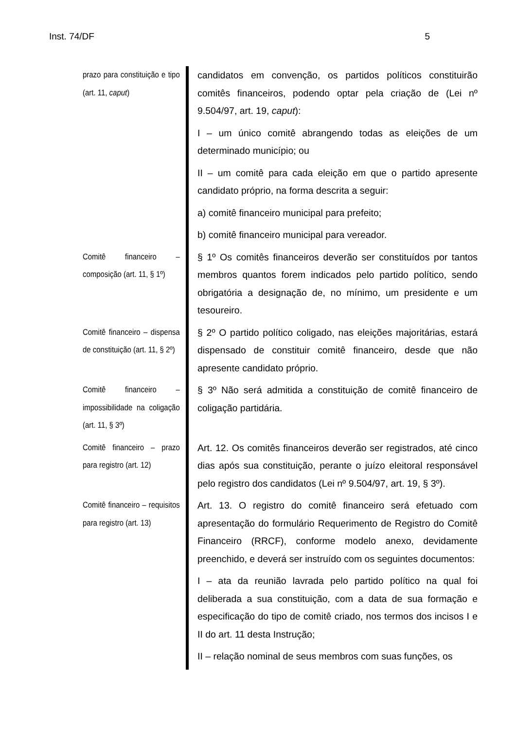Inst. 74/DF 5
prazo para constituição e tipo (art. 11, caput)
candidatos em convenção, os partidos políticos constituirão comitês financeiros, podendo optar pela criação de (Lei nº 9.504/97, art. 19, caput):
I – um único comitê abrangendo todas as eleições de um determinado município; ou
II – um comitê para cada eleição em que o partido apresente candidato próprio, na forma descrita a seguir:
a) comitê financeiro municipal para prefeito;
b) comitê financeiro municipal para vereador.
Comitê financeiro – composição (art. 11, § 1º)
§ 1º Os comitês financeiros deverão ser constituídos por tantos membros quantos forem indicados pelo partido político, sendo obrigatória a designação de, no mínimo, um presidente e um tesoureiro.
Comitê financeiro – dispensa de constituição (art. 11, § 2º)
§ 2º O partido político coligado, nas eleições majoritárias, estará dispensado de constituir comitê financeiro, desde que não apresente candidato próprio.
Comitê financeiro – impossibilidade na coligação (art. 11, § 3º)
§ 3º Não será admitida a constituição de comitê financeiro de coligação partidária.
Comitê financeiro – prazo para registro (art. 12)
Art. 12. Os comitês financeiros deverão ser registrados, até cinco dias após sua constituição, perante o juízo eleitoral responsável pelo registro dos candidatos (Lei nº 9.504/97, art. 19, § 3º).
Comitê financeiro – requisitos para registro (art. 13)
Art. 13. O registro do comitê financeiro será efetuado com apresentação do formulário Requerimento de Registro do Comitê Financeiro (RRCF), conforme modelo anexo, devidamente preenchido, e deverá ser instruído com os seguintes documentos:
I – ata da reunião lavrada pelo partido político na qual foi deliberada a sua constituição, com a data de sua formação e especificação do tipo de comitê criado, nos termos dos incisos I e II do art. 11 desta Instrução;
II – relação nominal de seus membros com suas funções, os